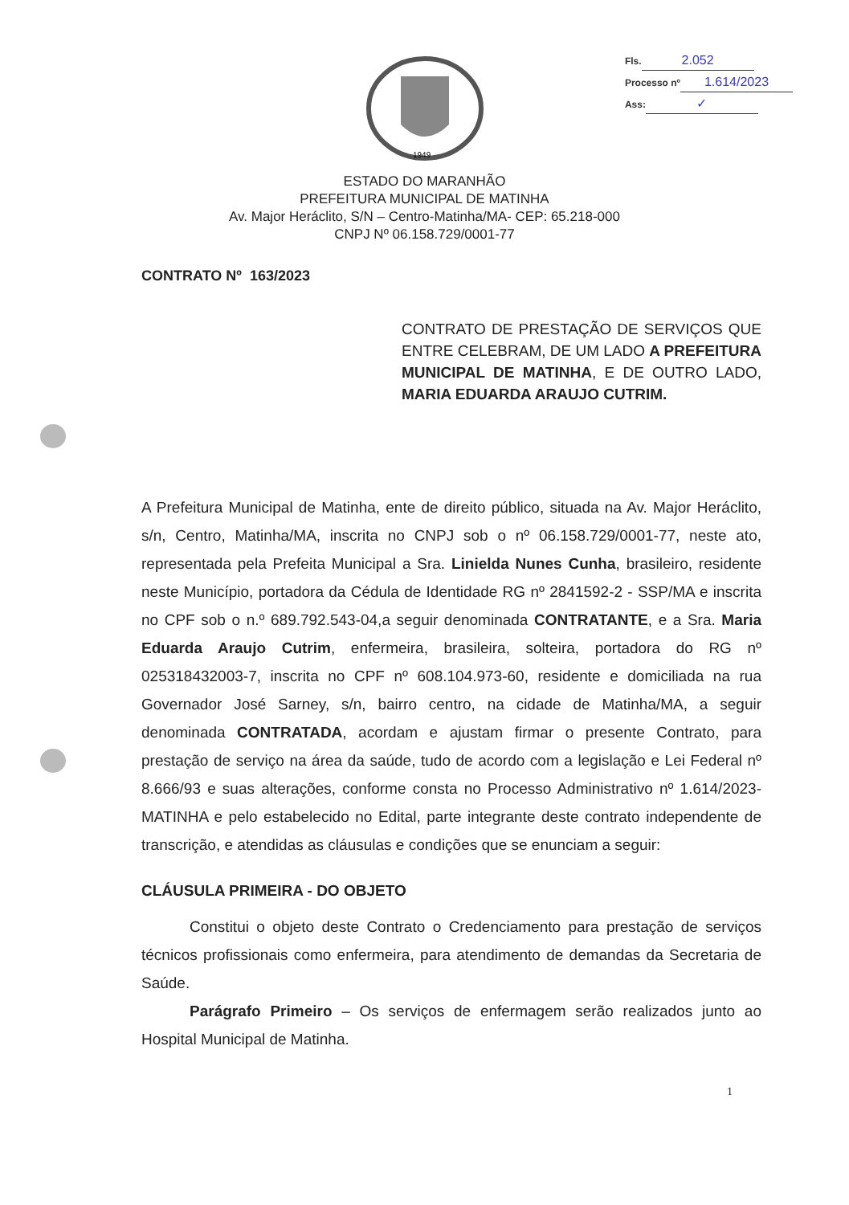Fls. 2.052
Processo nº 1.614/2023
Ass: ✓
1949
ESTADO DO MARANHÃO
PREFEITURA MUNICIPAL DE MATINHA
Av. Major Heráclito, S/N – Centro-Matinha/MA- CEP: 65.218-000
CNPJ Nº 06.158.729/0001-77
CONTRATO Nº 163/2023
CONTRATO DE PRESTAÇÃO DE SERVIÇOS QUE ENTRE CELEBRAM, DE UM LADO A PREFEITURA MUNICIPAL DE MATINHA, E DE OUTRO LADO, MARIA EDUARDA ARAUJO CUTRIM.
A Prefeitura Municipal de Matinha, ente de direito público, situada na Av. Major Heráclito, s/n, Centro, Matinha/MA, inscrita no CNPJ sob o nº 06.158.729/0001-77, neste ato, representada pela Prefeita Municipal a Sra. Linielda Nunes Cunha, brasileiro, residente neste Município, portadora da Cédula de Identidade RG nº 2841592-2 - SSP/MA e inscrita no CPF sob o n.º 689.792.543-04,a seguir denominada CONTRATANTE, e a Sra. Maria Eduarda Araujo Cutrim, enfermeira, brasileira, solteira, portadora do RG nº 025318432003-7, inscrita no CPF nº 608.104.973-60, residente e domiciliada na rua Governador José Sarney, s/n, bairro centro, na cidade de Matinha/MA, a seguir denominada CONTRATADA, acordam e ajustam firmar o presente Contrato, para prestação de serviço na área da saúde, tudo de acordo com a legislação e Lei Federal nº 8.666/93 e suas alterações, conforme consta no Processo Administrativo nº 1.614/2023- MATINHA e pelo estabelecido no Edital, parte integrante deste contrato independente de transcrição, e atendidas as cláusulas e condições que se enunciam a seguir:
CLÁUSULA PRIMEIRA - DO OBJETO
Constitui o objeto deste Contrato o Credenciamento para prestação de serviços técnicos profissionais como enfermeira, para atendimento de demandas da Secretaria de Saúde.
Parágrafo Primeiro – Os serviços de enfermagem serão realizados junto ao Hospital Municipal de Matinha.
1